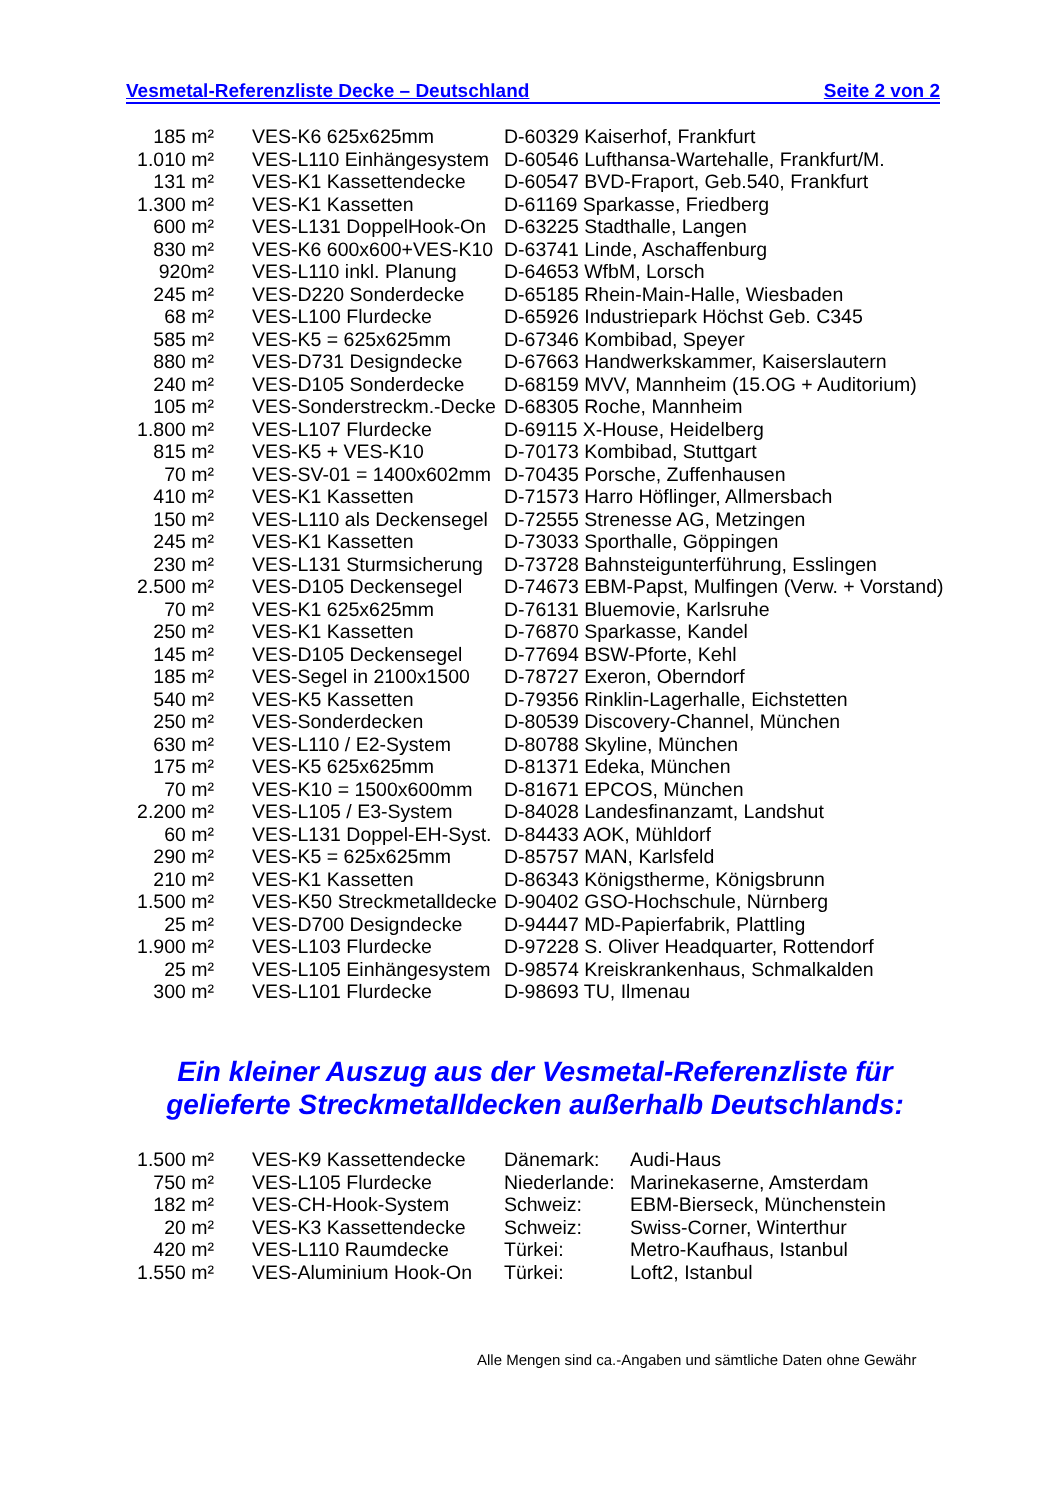Vesmetal-Referenzliste Decke – Deutschland Seite 2 von 2
| 185 m² | VES-K6 625x625mm | D-60329 Kaiserhof, Frankfurt |
| 1.010 m² | VES-L110 Einhängesystem | D-60546 Lufthansa-Wartehalle, Frankfurt/M. |
| 131 m² | VES-K1 Kassettendecke | D-60547 BVD-Fraport, Geb.540, Frankfurt |
| 1.300 m² | VES-K1 Kassetten | D-61169 Sparkasse, Friedberg |
| 600 m² | VES-L131 DoppelHook-On | D-63225 Stadthalle, Langen |
| 830 m² | VES-K6 600x600+VES-K10 | D-63741 Linde, Aschaffenburg |
| 920m² | VES-L110 inkl. Planung | D-64653 WfbM, Lorsch |
| 245 m² | VES-D220 Sonderdecke | D-65185 Rhein-Main-Halle, Wiesbaden |
| 68 m² | VES-L100 Flurdecke | D-65926 Industriepark Höchst Geb. C345 |
| 585 m² | VES-K5 = 625x625mm | D-67346 Kombibad, Speyer |
| 880 m² | VES-D731 Designdecke | D-67663 Handwerkskammer, Kaiserslautern |
| 240 m² | VES-D105 Sonderdecke | D-68159 MVV, Mannheim (15.OG + Auditorium) |
| 105 m² | VES-Sonderstreckm.-Decke | D-68305 Roche, Mannheim |
| 1.800 m² | VES-L107 Flurdecke | D-69115 X-House, Heidelberg |
| 815 m² | VES-K5 + VES-K10 | D-70173 Kombibad, Stuttgart |
| 70 m² | VES-SV-01 = 1400x602mm | D-70435 Porsche, Zuffenhausen |
| 410 m² | VES-K1 Kassetten | D-71573 Harro Höflinger, Allmersbach |
| 150 m² | VES-L110 als Deckensegel | D-72555 Strenesse AG, Metzingen |
| 245 m² | VES-K1 Kassetten | D-73033 Sporthalle, Göppingen |
| 230 m² | VES-L131 Sturmsicherung | D-73728 Bahnsteigunterführung, Esslingen |
| 2.500 m² | VES-D105 Deckensegel | D-74673 EBM-Papst, Mulfingen (Verw. + Vorstand) |
| 70 m² | VES-K1 625x625mm | D-76131 Bluemovie, Karlsruhe |
| 250 m² | VES-K1 Kassetten | D-76870 Sparkasse, Kandel |
| 145 m² | VES-D105 Deckensegel | D-77694 BSW-Pforte, Kehl |
| 185 m² | VES-Segel in 2100x1500 | D-78727 Exeron, Oberndorf |
| 540 m² | VES-K5 Kassetten | D-79356 Rinklin-Lagerhalle, Eichstetten |
| 250 m² | VES-Sonderdecken | D-80539 Discovery-Channel, München |
| 630 m² | VES-L110 / E2-System | D-80788 Skyline, München |
| 175 m² | VES-K5 625x625mm | D-81371 Edeka, München |
| 70 m² | VES-K10 = 1500x600mm | D-81671 EPCOS, München |
| 2.200 m² | VES-L105 / E3-System | D-84028 Landesfinanzamt, Landshut |
| 60 m² | VES-L131 Doppel-EH-Syst. | D-84433 AOK, Mühldorf |
| 290 m² | VES-K5 = 625x625mm | D-85757 MAN, Karlsfeld |
| 210 m² | VES-K1 Kassetten | D-86343 Königstherme, Königsbrunn |
| 1.500 m² | VES-K50 Streckmetalldecke | D-90402 GSO-Hochschule, Nürnberg |
| 25 m² | VES-D700 Designdecke | D-94447 MD-Papierfabrik, Plattling |
| 1.900 m² | VES-L103 Flurdecke | D-97228 S. Oliver Headquarter, Rottendorf |
| 25 m² | VES-L105 Einhängesystem | D-98574 Kreiskrankenhaus, Schmalkalden |
| 300 m² | VES-L101 Flurdecke | D-98693 TU, Ilmenau |
Ein kleiner Auszug aus der Vesmetal-Referenzliste für gelieferte Streckmetalldecken außerhalb Deutschlands:
| 1.500 m² | VES-K9 Kassettendecke | Dänemark: | Audi-Haus |
| 750 m² | VES-L105 Flurdecke | Niederlande: | Marinekaserne, Amsterdam |
| 182 m² | VES-CH-Hook-System | Schweiz: | EBM-Bierseck, Münchenstein |
| 20 m² | VES-K3 Kassettendecke | Schweiz: | Swiss-Corner, Winterthur |
| 420 m² | VES-L110 Raumdecke | Türkei: | Metro-Kaufhaus, Istanbul |
| 1.550 m² | VES-Aluminium Hook-On | Türkei: | Loft2, Istanbul |
Alle Mengen sind ca.-Angaben und sämtliche Daten ohne Gewähr